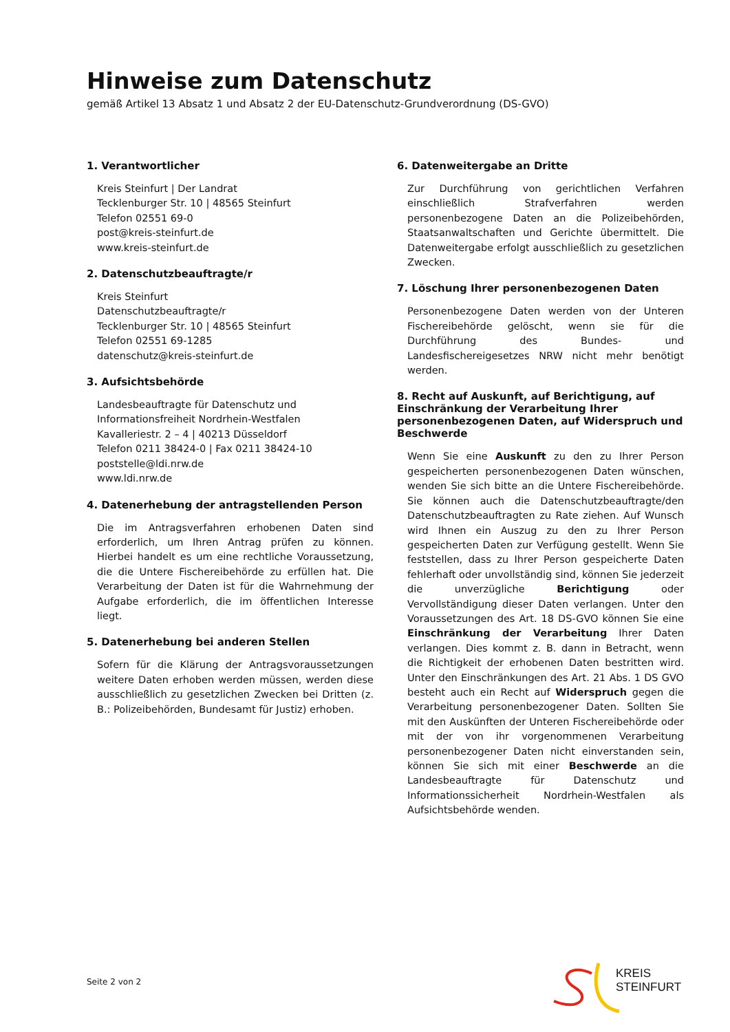Hinweise zum Datenschutz
gemäß Artikel 13 Absatz 1 und Absatz 2 der EU-Datenschutz-Grundverordnung (DS-GVO)
1. Verantwortlicher
Kreis Steinfurt | Der Landrat
Tecklenburger Str. 10 | 48565 Steinfurt
Telefon 02551 69-0
post@kreis-steinfurt.de
www.kreis-steinfurt.de
2. Datenschutzbeauftragte/r
Kreis Steinfurt
Datenschutzbeauftragte/r
Tecklenburger Str. 10 | 48565 Steinfurt
Telefon 02551 69-1285
datenschutz@kreis-steinfurt.de
3. Aufsichtsbehörde
Landesbeauftragte für Datenschutz und
Informationsfreiheit Nordrhein-Westfalen
Kavalleriestr. 2 – 4 | 40213 Düsseldorf
Telefon 0211 38424-0 | Fax 0211 38424-10
poststelle@ldi.nrw.de
www.ldi.nrw.de
4. Datenerhebung der antragstellenden Person
Die im Antragsverfahren erhobenen Daten sind erforderlich, um Ihren Antrag prüfen zu können. Hierbei handelt es um eine rechtliche Voraussetzung, die die Untere Fischereibehörde zu erfüllen hat. Die Verarbeitung der Daten ist für die Wahrnehmung der Aufgabe erforderlich, die im öffentlichen Interesse liegt.
5. Datenerhebung bei anderen Stellen
Sofern für die Klärung der Antragsvoraussetzungen weitere Daten erhoben werden müssen, werden diese ausschließlich zu gesetzlichen Zwecken bei Dritten (z. B.: Polizeibehörden, Bundesamt für Justiz) erhoben.
6. Datenweitergabe an Dritte
Zur Durchführung von gerichtlichen Verfahren einschließlich Strafverfahren werden personenbezogene Daten an die Polizeibehörden, Staatsanwaltschaften und Gerichte übermittelt. Die Datenweitergabe erfolgt ausschließlich zu gesetzlichen Zwecken.
7. Löschung Ihrer personenbezogenen Daten
Personenbezogene Daten werden von der Unteren Fischereibehörde gelöscht, wenn sie für die Durchführung des Bundes- und Landesfischereigesetzes NRW nicht mehr benötigt werden.
8. Recht auf Auskunft, auf Berichtigung, auf Einschränkung der Verarbeitung Ihrer personenbezogenen Daten, auf Widerspruch und Beschwerde
Wenn Sie eine Auskunft zu den zu Ihrer Person gespeicherten personenbezogenen Daten wünschen, wenden Sie sich bitte an die Untere Fischereibehörde. Sie können auch die Datenschutzbeauftragte/den Datenschutzbeauftragten zu Rate ziehen. Auf Wunsch wird Ihnen ein Auszug zu den zu Ihrer Person gespeicherten Daten zur Verfügung gestellt. Wenn Sie feststellen, dass zu Ihrer Person gespeicherte Daten fehlerhaft oder unvollständig sind, können Sie jederzeit die unverzügliche Berichtigung oder Vervollständigung dieser Daten verlangen. Unter den Voraussetzungen des Art. 18 DS-GVO können Sie eine Einschränkung der Verarbeitung Ihrer Daten verlangen. Dies kommt z. B. dann in Betracht, wenn die Richtigkeit der erhobenen Daten bestritten wird. Unter den Einschränkungen des Art. 21 Abs. 1 DS GVO besteht auch ein Recht auf Widerspruch gegen die Verarbeitung personenbezogener Daten. Sollten Sie mit den Auskünften der Unteren Fischereibehörde oder mit der von ihr vorgenommenen Verarbeitung personenbezogener Daten nicht einverstanden sein, können Sie sich mit einer Beschwerde an die Landesbeauftragte für Datenschutz und Informationssicherheit Nordrhein-Westfalen als Aufsichtsbehörde wenden.
Seite 2 von 2
KREIS
STEINFURT